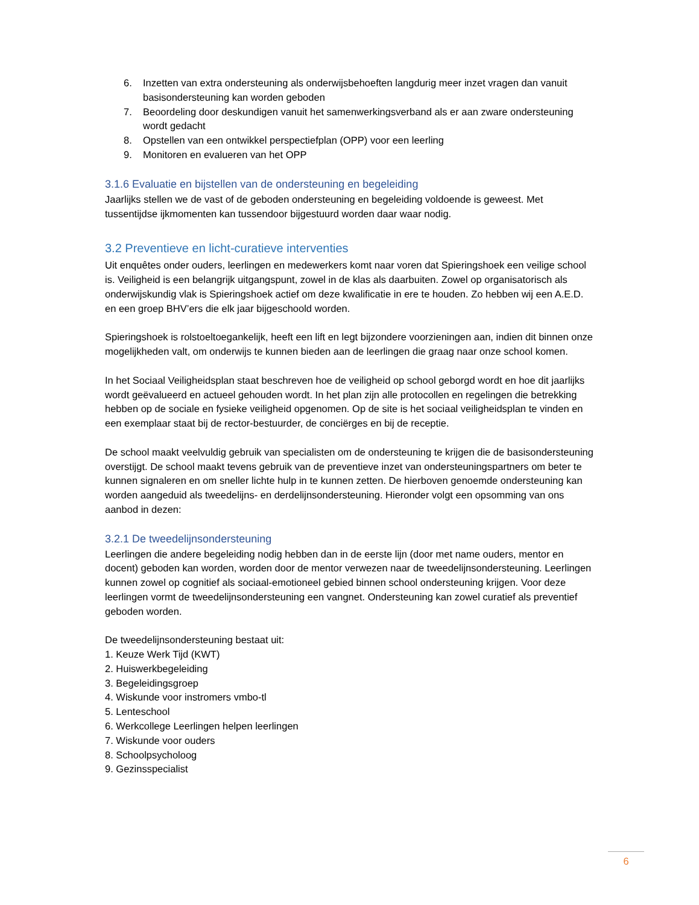6. Inzetten van extra ondersteuning als onderwijsbehoeften langdurig meer inzet vragen dan vanuit basisondersteuning kan worden geboden
7. Beoordeling door deskundigen vanuit het samenwerkingsverband als er aan zware ondersteuning wordt gedacht
8. Opstellen van een ontwikkel perspectiefplan (OPP) voor een leerling
9. Monitoren en evalueren van het OPP
3.1.6 Evaluatie en bijstellen van de ondersteuning en begeleiding
Jaarlijks stellen we de vast of de geboden ondersteuning en begeleiding voldoende is geweest. Met tussentijdse ijkmomenten kan tussendoor bijgestuurd worden daar waar nodig.
3.2 Preventieve en licht-curatieve interventies
Uit enquêtes onder ouders, leerlingen en medewerkers komt naar voren dat Spieringshoek een veilige school is. Veiligheid is een belangrijk uitgangspunt, zowel in de klas als daarbuiten. Zowel op organisatorisch als onderwijskundig vlak is Spieringshoek actief om deze kwalificatie in ere te houden. Zo hebben wij een A.E.D. en een groep BHV’ers die elk jaar bijgeschoold worden.
Spieringshoek is rolstoeltoegankelijk, heeft een lift en legt bijzondere voorzieningen aan, indien dit binnen onze mogelijkheden valt, om onderwijs te kunnen bieden aan de leerlingen die graag naar onze school komen.
In het Sociaal Veiligheidsplan staat beschreven hoe de veiligheid op school geborgd wordt en hoe dit jaarlijks wordt geëvalueerd en actueel gehouden wordt. In het plan zijn alle protocollen en regelingen die betrekking hebben op de sociale en fysieke veiligheid opgenomen. Op de site is het sociaal veiligheidsplan te vinden en een exemplaar staat bij de rector-bestuurder, de conciërges en bij de receptie.
De school maakt veelvuldig gebruik van specialisten om de ondersteuning te krijgen die de basisondersteuning overstijgt. De school maakt tevens gebruik van de preventieve inzet van ondersteuningspartners om beter te kunnen signaleren en om sneller lichte hulp in te kunnen zetten. De hierboven genoemde ondersteuning kan worden aangeduid als tweedelijns- en derdelijnsondersteuning. Hieronder volgt een opsomming van ons aanbod in dezen:
3.2.1 De tweedelijnsondersteuning
Leerlingen die andere begeleiding nodig hebben dan in de eerste lijn (door met name ouders, mentor en docent) geboden kan worden, worden door de mentor verwezen naar de tweedelijnsondersteuning. Leerlingen kunnen zowel op cognitief als sociaal-emotioneel gebied binnen school ondersteuning krijgen. Voor deze leerlingen vormt de tweedelijnsondersteuning een vangnet. Ondersteuning kan zowel curatief als preventief geboden worden.
De tweedelijnsondersteuning bestaat uit:
1. Keuze Werk Tijd (KWT)
2. Huiswerkbegeleiding
3. Begeleidingsgroep
4. Wiskunde voor instromers vmbo-tl
5. Lenteschool
6. Werkcollege Leerlingen helpen leerlingen
7. Wiskunde voor ouders
8. Schoolpsycholoog
9. Gezinsspecialist
6